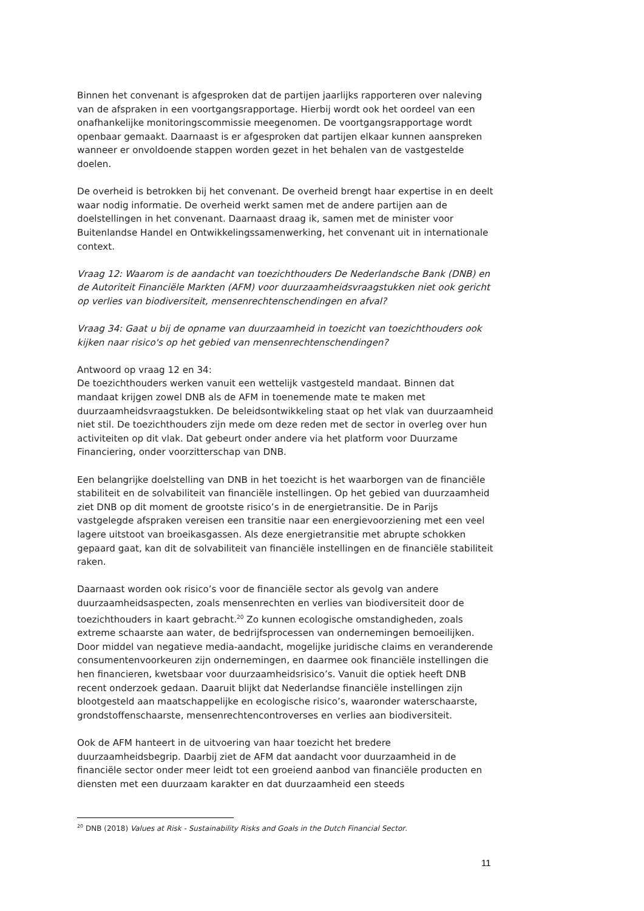Binnen het convenant is afgesproken dat de partijen jaarlijks rapporteren over naleving van de afspraken in een voortgangsrapportage. Hierbij wordt ook het oordeel van een onafhankelijke monitoringscommissie meegenomen. De voortgangsrapportage wordt openbaar gemaakt. Daarnaast is er afgesproken dat partijen elkaar kunnen aanspreken wanneer er onvoldoende stappen worden gezet in het behalen van de vastgestelde doelen.
De overheid is betrokken bij het convenant. De overheid brengt haar expertise in en deelt waar nodig informatie. De overheid werkt samen met de andere partijen aan de doelstellingen in het convenant. Daarnaast draag ik, samen met de minister voor Buitenlandse Handel en Ontwikkelingssamenwerking, het convenant uit in internationale context.
Vraag 12: Waarom is de aandacht van toezichthouders De Nederlandsche Bank (DNB) en de Autoriteit Financiële Markten (AFM) voor duurzaamheidsvraagstukken niet ook gericht op verlies van biodiversiteit, mensenrechtenschendingen en afval?
Vraag 34: Gaat u bij de opname van duurzaamheid in toezicht van toezichthouders ook kijken naar risico's op het gebied van mensenrechtenschendingen?
Antwoord op vraag 12 en 34:
De toezichthouders werken vanuit een wettelijk vastgesteld mandaat. Binnen dat mandaat krijgen zowel DNB als de AFM in toenemende mate te maken met duurzaamheidsvraagstukken. De beleidsontwikkeling staat op het vlak van duurzaamheid niet stil. De toezichthouders zijn mede om deze reden met de sector in overleg over hun activiteiten op dit vlak. Dat gebeurt onder andere via het platform voor Duurzame Financiering, onder voorzitterschap van DNB.
Een belangrijke doelstelling van DNB in het toezicht is het waarborgen van de financiële stabiliteit en de solvabiliteit van financiële instellingen. Op het gebied van duurzaamheid ziet DNB op dit moment de grootste risico’s in de energietransitie. De in Parijs vastgelegde afspraken vereisen een transitie naar een energievoorziening met een veel lagere uitstoot van broeikasgassen. Als deze energietransitie met abrupte schokken gepaard gaat, kan dit de solvabiliteit van financiële instellingen en de financiële stabiliteit raken.
Daarnaast worden ook risico’s voor de financiële sector als gevolg van andere duurzaamheidsaspecten, zoals mensenrechten en verlies van biodiversiteit door de toezichthouders in kaart gebracht.<sup>20</sup> Zo kunnen ecologische omstandigheden, zoals extreme schaarste aan water, de bedrijfsprocessen van ondernemingen bemoeilijken. Door middel van negatieve media-aandacht, mogelijke juridische claims en veranderende consumentenvoorkeuren zijn ondernemingen, en daarmee ook financiële instellingen die hen financieren, kwetsbaar voor duurzaamheidsrisico’s. Vanuit die optiek heeft DNB recent onderzoek gedaan. Daaruit blijkt dat Nederlandse financiële instellingen zijn blootgesteld aan maatschappelijke en ecologische risico’s, waaronder waterschaarste, grondstoffenschaarste, mensenrechtencontroverses en verlies aan biodiversiteit.
Ook de AFM hanteert in de uitvoering van haar toezicht het bredere duurzaamheidsbegrip. Daarbij ziet de AFM dat aandacht voor duurzaamheid in de financiële sector onder meer leidt tot een groeiend aanbod van financiële producten en diensten met een duurzaam karakter en dat duurzaamheid een steeds
<sup>20</sup> DNB (2018) Values at Risk - Sustainability Risks and Goals in the Dutch Financial Sector.
11